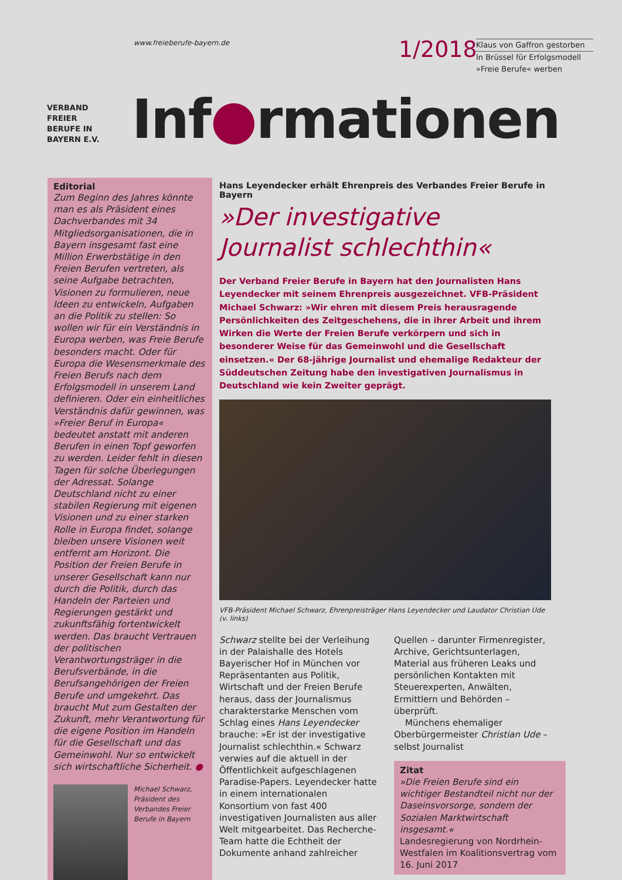www.freieberufe-bayern.de 1/2018
Klaus von Gaffron gestorben
In Brüssel für Erfolgsmodell »Freie Berufe« werben
VERBAND
FREIER
BERUFE IN
BAYERN E.V.
Inf●rmationen
Editorial
Zum Beginn des Jahres könnte man es als Präsident eines Dachverbandes mit 34 Mitgliedsorganisationen, die in Bayern insgesamt fast eine Million Erwerbstätige in den Freien Berufen vertreten, als seine Aufgabe betrachten, Visionen zu formulieren, neue Ideen zu entwickeln, Aufgaben an die Politik zu stellen: So wollen wir für ein Verständnis in Europa werben, was Freie Berufe besonders macht. Oder für Europa die Wesensmerkmale des Freien Berufs nach dem Erfolgsmodell in unserem Land definieren. Oder ein einheitliches Verständnis dafür gewinnen, was »Freier Beruf in Europa« bedeutet anstatt mit anderen Berufen in einen Topf geworfen zu werden. Leider fehlt in diesen Tagen für solche Überlegungen der Adressat. Solange Deutschland nicht zu einer stabilen Regierung mit eigenen Visionen und zu einer starken Rolle in Europa findet, solange bleiben unsere Visionen weit entfernt am Horizont. Die Position der Freien Berufe in unserer Gesellschaft kann nur durch die Politik, durch das Handeln der Parteien und Regierungen gestärkt und zukunftsfähig fortentwickelt werden. Das braucht Vertrauen der politischen Verantwortungsträger in die Berufsverbände, in die Berufsangehörigen der Freien Berufe und umgekehrt. Das braucht Mut zum Gestalten der Zukunft, mehr Verantwortung für die eigene Position im Handeln für die Gesellschaft und das Gemeinwohl. Nur so entwickelt sich wirtschaftliche Sicherheit. ●
Michael Schwarz,
Präsident des
Verbandes Freier
Berufe in Bayern
Hans Leyendecker erhält Ehrenpreis des Verbandes Freier Berufe in Bayern
»Der investigative Journalist schlechthin«
Der Verband Freier Berufe in Bayern hat den Journalisten Hans Leyendecker mit seinem Ehrenpreis ausgezeichnet. VFB-Präsident Michael Schwarz: »Wir ehren mit diesem Preis herausragende Persönlichkeiten des Zeitgeschehens, die in ihrer Arbeit und ihrem Wirken die Werte der Freien Berufe verkörpern und sich in besonderer Weise für das Gemeinwohl und die Gesellschaft einsetzen.« Der 68-jährige Journalist und ehemalige Redakteur der Süddeutschen Zeitung habe den investigativen Journalismus in Deutschland wie kein Zweiter geprägt.
VFB-Präsident Michael Schwarz, Ehrenpreisträger Hans Leyendecker und Laudator Christian Ude (v. links)
Schwarz stellte bei der Verleihung in der Palaishalle des Hotels Bayerischer Hof in München vor Repräsentanten aus Politik, Wirtschaft und der Freien Berufe heraus, dass der Journalismus charakterstarke Menschen vom Schlag eines Hans Leyendecker brauche: »Er ist der investigative Journalist schlechthin.« Schwarz verwies auf die aktuell in der Öffentlichkeit aufgeschlagenen Paradise-Papers. Leyendecker hatte in einem internationalen Konsortium von fast 400 investigativen Journalisten aus aller Welt mitgearbeitet. Das Recherche-Team hatte die Echtheit der Dokumente anhand zahlreicher
Quellen – darunter Firmenregister, Archive, Gerichtsunterlagen, Material aus früheren Leaks und persönlichen Kontakten mit Steuerexperten, Anwälten, Ermittlern und Behörden – überprüft.
Münchens ehemaliger Oberbürgermeister Christian Ude – selbst Journalist
Zitat
»Die Freien Berufe sind ein wichtiger Bestandteil nicht nur der Daseinsvorsorge, sondern der Sozialen Marktwirtschaft insgesamt.«
Landesregierung von Nordrhein-Westfalen im Koalitionsvertrag vom 16. Juni 2017